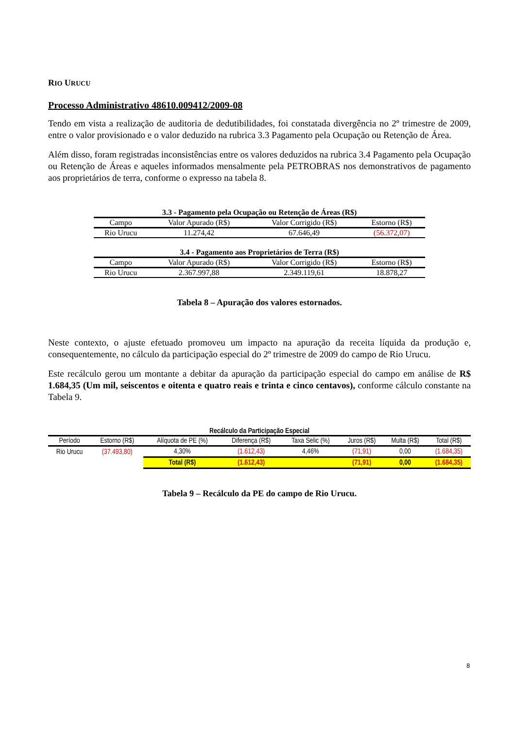RIO URUCU
Processo Administrativo 48610.009412/2009-08
Tendo em vista a realização de auditoria de dedutibilidades, foi constatada divergência no 2º trimestre de 2009, entre o valor provisionado e o valor deduzido na rubrica 3.3 Pagamento pela Ocupação ou Retenção de Área.
Além disso, foram registradas inconsistências entre os valores deduzidos na rubrica 3.4 Pagamento pela Ocupação ou Retenção de Áreas e aqueles informados mensalmente pela PETROBRAS nos demonstrativos de pagamento aos proprietários de terra, conforme o expresso na tabela 8.
3.3 - Pagamento pela Ocupação ou Retenção de Áreas (R$)
| Campo | Valor Apurado (R$) | Valor Corrigido (R$) | Estorno (R$) |
| --- | --- | --- | --- |
| Rio Urucu | 11.274,42 | 67.646,49 | (56.372,07) |
3.4 - Pagamento aos Proprietários de Terra (R$)
| Campo | Valor Apurado (R$) | Valor Corrigido (R$) | Estorno (R$) |
| --- | --- | --- | --- |
| Rio Urucu | 2.367.997,88 | 2.349.119,61 | 18.878,27 |
Tabela 8 – Apuração dos valores estornados.
Neste contexto, o ajuste efetuado promoveu um impacto na apuração da receita líquida da produção e, consequentemente, no cálculo da participação especial do 2º trimestre de 2009 do campo de Rio Urucu.
Este recálculo gerou um montante a debitar da apuração da participação especial do campo em análise de R$ 1.684,35 (Um mil, seiscentos e oitenta e quatro reais e trinta e cinco centavos), conforme cálculo constante na Tabela 9.
Recálculo da Participação Especial
| Período | Estorno (R$) | Alíquota de PE (%) | Diferença (R$) | Taxa Selic (%) | Juros (R$) | Multa (R$) | Total (R$) |
| --- | --- | --- | --- | --- | --- | --- | --- |
| Rio Urucu | (37.493,80) | 4,30% | (1.612,43) | 4,46% | (71,91) | 0,00 | (1.684,35) |
| | | Total (R$) | (1.612,43) | | (71,91) | 0,00 | (1.684,35) |
Tabela 9 – Recálculo da PE do campo de Rio Urucu.
8